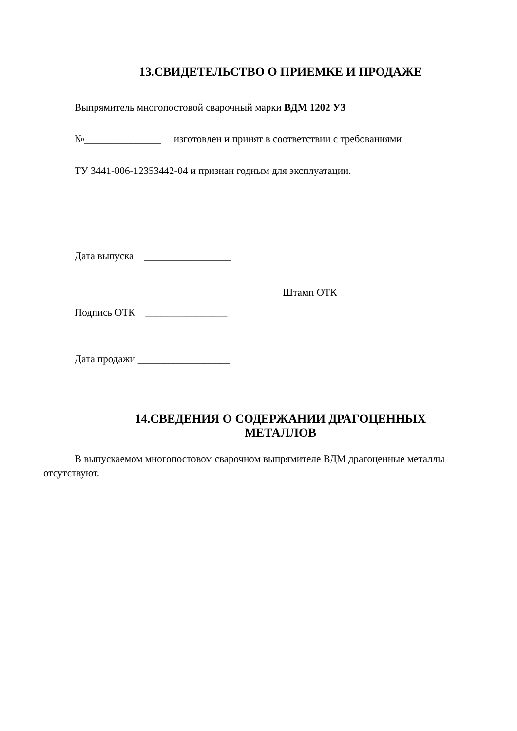13.СВИДЕТЕЛЬСТВО О ПРИЕМКЕ И ПРОДАЖЕ
Выпрямитель многопостовой сварочный марки ВДМ 1202 У3
№_______________ изготовлен и принят в соответствии с требованиями
ТУ 3441-006-12353442-04 и признан годным для эксплуатации.
Дата выпуска _________________
Штамп ОТК
Подпись ОТК ________________
Дата продажи __________________
14.СВЕДЕНИЯ О СОДЕРЖАНИИ ДРАГОЦЕННЫХ
МЕТАЛЛОВ
В выпускаемом многопостовом сварочном выпрямителе ВДМ драгоценные металлы отсутствуют.